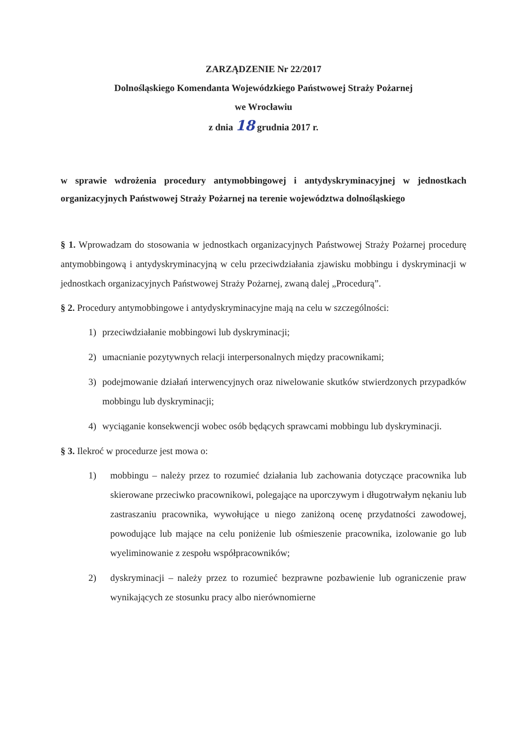ZARZĄDZENIE Nr 22/2017
Dolnośląskiego Komendanta Wojewódzkiego Państwowej Straży Pożarnej
we Wrocławiu
z dnia 18 grudnia 2017 r.
w sprawie wdrożenia procedury antymobbingowej i antydyskryminacyjnej w jednostkach organizacyjnych Państwowej Straży Pożarnej na terenie województwa dolnośląskiego
§ 1. Wprowadzam do stosowania w jednostkach organizacyjnych Państwowej Straży Pożarnej procedurę antymobbingową i antydyskryminacyjną w celu przeciwdziałania zjawisku mobbingu i dyskryminacji w jednostkach organizacyjnych Państwowej Straży Pożarnej, zwaną dalej „Procedurą”.
§ 2. Procedury antymobbingowe i antydyskryminacyjne mają na celu w szczególności:
1) przeciwdziałanie mobbingowi lub dyskryminacji;
2) umacnianie pozytywnych relacji interpersonalnych między pracownikami;
3) podejmowanie działań interwencyjnych oraz niwelowanie skutków stwierdzonych przypadków mobbingu lub dyskryminacji;
4) wyciąganie konsekwencji wobec osób będących sprawcami mobbingu lub dyskryminacji.
§ 3. Ilekroć w procedurze jest mowa o:
1) mobbingu – należy przez to rozumieć działania lub zachowania dotyczące pracownika lub skierowane przeciwko pracownikowi, polegające na uporczywym i długotrwałym nękaniu lub zastraszaniu pracownika, wywołujące u niego zaniżoną ocenę przydatności zawodowej, powodujące lub mające na celu poniżenie lub ośmieszenie pracownika, izolowanie go lub wyeliminowanie z zespołu współpracowników;
2) dyskryminacji – należy przez to rozumieć bezprawne pozbawienie lub ograniczenie praw wynikających ze stosunku pracy albo nierównomierne